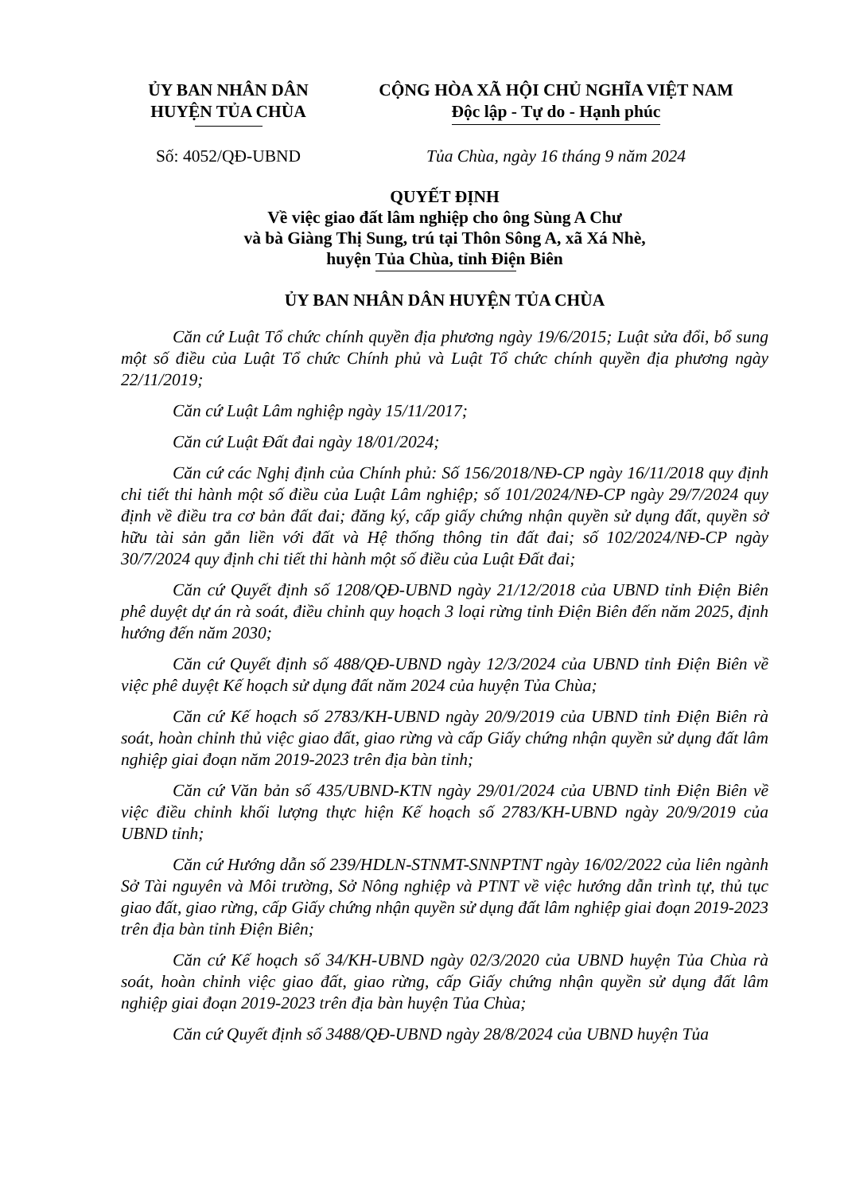ỦY BAN NHÂN DÂN
HUYỆN TỦA CHÙA
CỘNG HÒA XÃ HỘI CHỦ NGHĨA VIỆT NAM
Độc lập - Tự do - Hạnh phúc
Số: 4052/QĐ-UBND Tủa Chùa, ngày 16 tháng 9 năm 2024
QUYẾT ĐỊNH
Về việc giao đất lâm nghiệp cho ông Sùng A Chư
và bà Giàng Thị Sung, trú tại Thôn Sông A, xã Xá Nhè,
huyện Tủa Chùa, tỉnh Điện Biên
ỦY BAN NHÂN DÂN HUYỆN TỦA CHÙA
Căn cứ Luật Tổ chức chính quyền địa phương ngày 19/6/2015; Luật sửa đổi, bổ sung một số điều của Luật Tổ chức Chính phủ và Luật Tổ chức chính quyền địa phương ngày 22/11/2019;
Căn cứ Luật Lâm nghiệp ngày 15/11/2017;
Căn cứ Luật Đất đai ngày 18/01/2024;
Căn cứ các Nghị định của Chính phủ: Số 156/2018/NĐ-CP ngày 16/11/2018 quy định chi tiết thi hành một số điều của Luật Lâm nghiệp; số 101/2024/NĐ-CP ngày 29/7/2024 quy định về điều tra cơ bản đất đai; đăng ký, cấp giấy chứng nhận quyền sử dụng đất, quyền sở hữu tài sản gắn liền với đất và Hệ thống thông tin đất đai; số 102/2024/NĐ-CP ngày 30/7/2024 quy định chi tiết thi hành một số điều của Luật Đất đai;
Căn cứ Quyết định số 1208/QĐ-UBND ngày 21/12/2018 của UBND tỉnh Điện Biên phê duyệt dự án rà soát, điều chỉnh quy hoạch 3 loại rừng tỉnh Điện Biên đến năm 2025, định hướng đến năm 2030;
Căn cứ Quyết định số 488/QĐ-UBND ngày 12/3/2024 của UBND tỉnh Điện Biên về việc phê duyệt Kế hoạch sử dụng đất năm 2024 của huyện Tủa Chùa;
Căn cứ Kế hoạch số 2783/KH-UBND ngày 20/9/2019 của UBND tỉnh Điện Biên rà soát, hoàn chỉnh thủ việc giao đất, giao rừng và cấp Giấy chứng nhận quyền sử dụng đất lâm nghiệp giai đoạn năm 2019-2023 trên địa bàn tỉnh;
Căn cứ Văn bản số 435/UBND-KTN ngày 29/01/2024 của UBND tỉnh Điện Biên về việc điều chỉnh khối lượng thực hiện Kế hoạch số 2783/KH-UBND ngày 20/9/2019 của UBND tỉnh;
Căn cứ Hướng dẫn số 239/HDLN-STNMT-SNNPTNT ngày 16/02/2022 của liên ngành Sở Tài nguyên và Môi trường, Sở Nông nghiệp và PTNT về việc hướng dẫn trình tự, thủ tục giao đất, giao rừng, cấp Giấy chứng nhận quyền sử dụng đất lâm nghiệp giai đoạn 2019-2023 trên địa bàn tỉnh Điện Biên;
Căn cứ Kế hoạch số 34/KH-UBND ngày 02/3/2020 của UBND huyện Tủa Chùa rà soát, hoàn chỉnh việc giao đất, giao rừng, cấp Giấy chứng nhận quyền sử dụng đất lâm nghiệp giai đoạn 2019-2023 trên địa bàn huyện Tủa Chùa;
Căn cứ Quyết định số 3488/QĐ-UBND ngày 28/8/2024 của UBND huyện Tủa